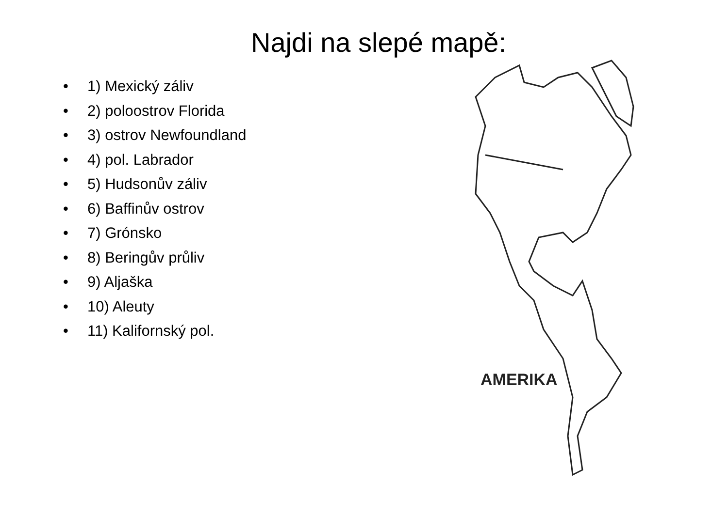Najdi na slepé mapě:
• 1) Mexický záliv
• 2) poloostrov Florida
• 3) ostrov Newfoundland
• 4) pol. Labrador
• 5) Hudsonův záliv
• 6) Baffinův ostrov
• 7) Grónsko
• 8) Beringův průliv
• 9) Aljaška
• 10) Aleuty
• 11) Kalifornský pol.
AMERIKA